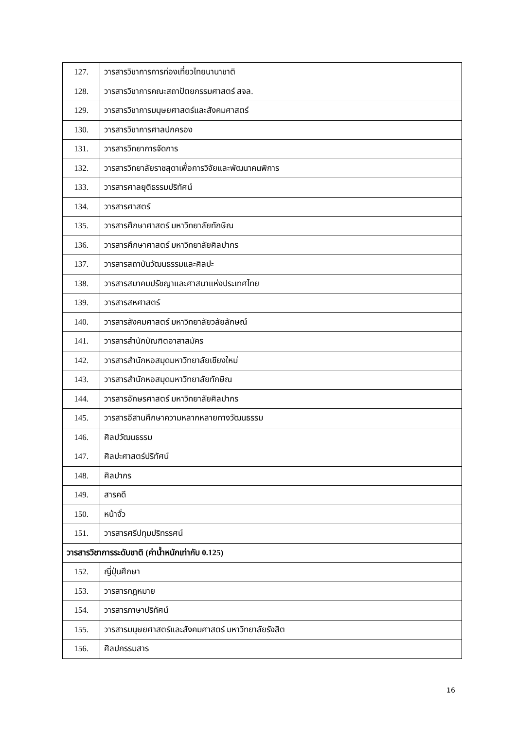| 127. | วารสารวิชาการการท่องเที่ยวไทยนานาชาติ |
| 128. | วารสารวิชาการคณะสถาปัตยกรรมศาสตร์ สจล. |
| 129. | วารสารวิชาการมนุษยศาสตร์และสังคมศาสตร์ |
| 130. | วารสารวิชาการศาลปกครอง |
| 131. | วารสารวิทยาการจัดการ |
| 132. | วารสารวิทยาลัยราชสุดาเพื่อการวิจัยและพัฒนาคนพิการ |
| 133. | วารสารศาลยุติธรรมปริทัศน์ |
| 134. | วารสารศาสตร์ |
| 135. | วารสารศึกษาศาสตร์ มหาวิทยาลัยทักษิณ |
| 136. | วารสารศึกษาศาสตร์ มหาวิทยาลัยศิลปากร |
| 137. | วารสารสถาบันวัฒนธรรมและศิลปะ |
| 138. | วารสารสมาคมปรัชญาและศาสนาแห่งประเทศไทย |
| 139. | วารสารสหศาสตร์ |
| 140. | วารสารสังคมศาสตร์ มหาวิทยาลัยวลัยลักษณ์ |
| 141. | วารสารสำนักบัณฑิตอาสาสมัคร |
| 142. | วารสารสำนักหอสมุดมหาวิทยาลัยเชียงใหม่ |
| 143. | วารสารสำนักหอสมุดมหาวิทยาลัยทักษิณ |
| 144. | วารสารอักษรศาสตร์ มหาวิทยาลัยศิลปากร |
| 145. | วารสารอีสานศึกษาความหลากหลายทางวัฒนธรรม |
| 146. | ศิลปวัฒนธรรม |
| 147. | ศิลปะศาสตร์ปริทัศน์ |
| 148. | ศิลปากร |
| 149. | สารคดี |
| 150. | หน้าจั่ว |
| 151. | วารสารศรีปทุมปริทรรศน์ |
| วารสารวิชาการระดับชาติ (ค่าน้ำหนักเท่ากับ 0.125) | |
| 152. | ญี่ปุ่นศึกษา |
| 153. | วารสารกฎหมาย |
| 154. | วารสารภาษาปริทัศน์ |
| 155. | วารสารมนุษยศาสตร์และสังคมศาสตร์ มหาวิทยาลัยรังสิต |
| 156. | ศิลปกรรมสาร |
16